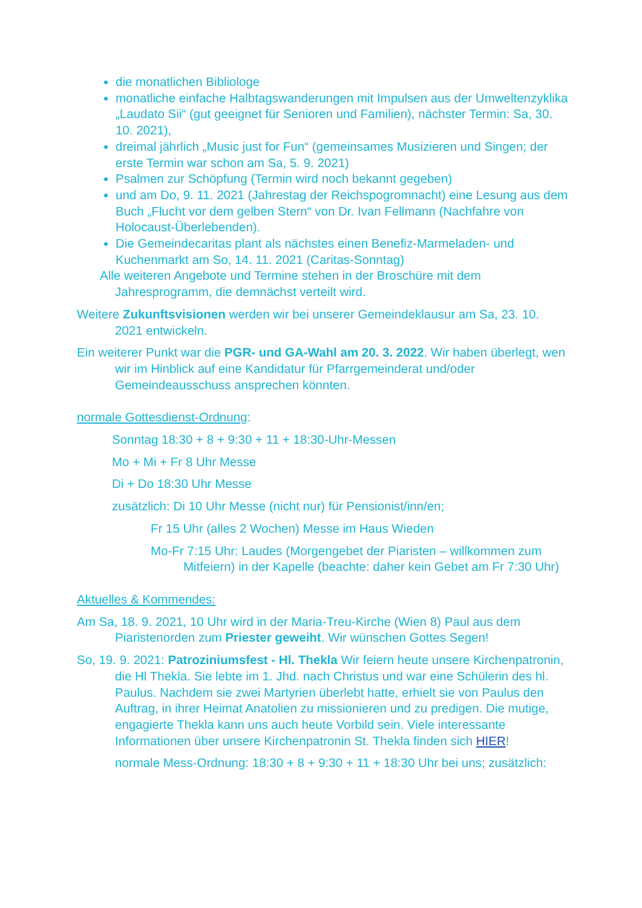die monatlichen Bibliologe
monatliche einfache Halbtagswanderungen mit Impulsen aus der Umweltenzyklika „Laudato Sii“ (gut geeignet für Senioren und Familien), nächster Termin: Sa, 30. 10. 2021),
dreimal jährlich „Music just for Fun“ (gemeinsames Musizieren und Singen; der erste Termin war schon am Sa, 5. 9. 2021)
Psalmen zur Schöpfung (Termin wird noch bekannt gegeben)
und am Do, 9. 11. 2021 (Jahrestag der Reichspogromnacht) eine Lesung aus dem Buch „Flucht vor dem gelben Stern“ von Dr. Ivan Fellmann (Nachfahre von Holocaust-Überlebenden).
Die Gemeindecaritas plant als nächstes einen Benefiz-Marmeladen- und Kuchenmarkt am So, 14. 11. 2021 (Caritas-Sonntag)
Alle weiteren Angebote und Termine stehen in der Broschüre mit dem Jahresprogramm, die demnächst verteilt wird.
Weitere Zukunftsvisionen werden wir bei unserer Gemeindeklausur am Sa, 23. 10. 2021 entwickeln.
Ein weiterer Punkt war die PGR- und GA-Wahl am 20. 3. 2022. Wir haben überlegt, wen wir im Hinblick auf eine Kandidatur für Pfarrgemeinderat und/oder Gemeindeausschuss ansprechen könnten.
normale Gottesdienst-Ordnung:
Sonntag 18:30 + 8 + 9:30 + 11 + 18:30-Uhr-Messen
Mo + Mi + Fr 8 Uhr Messe
Di + Do 18:30 Uhr Messe
zusätzlich: Di 10 Uhr Messe (nicht nur) für Pensionist/inn/en;
Fr 15 Uhr (alles 2 Wochen) Messe im Haus Wieden
Mo-Fr 7:15 Uhr: Laudes (Morgengebet der Piaristen – willkommen zum Mitfeiern) in der Kapelle (beachte: daher kein Gebet am Fr 7:30 Uhr)
Aktuelles & Kommendes:
Am Sa, 18. 9. 2021, 10 Uhr wird in der Maria-Treu-Kirche (Wien 8) Paul aus dem Piaristenorden zum Priester geweiht. Wir wünschen Gottes Segen!
So, 19. 9. 2021: Patroziniumsfest - Hl. Thekla Wir feiern heute unsere Kirchenpatronin, die Hl Thekla. Sie lebte im 1. Jhd. nach Christus und war eine Schülerin des hl. Paulus. Nachdem sie zwei Martyrien überlebt hatte, erhielt sie von Paulus den Auftrag, in ihrer Heimat Anatolien zu missionieren und zu predigen. Die mutige, engagierte Thekla kann uns auch heute Vorbild sein. Viele interessante Informationen über unsere Kirchenpatronin St. Thekla finden sich HIER!
normale Mess-Ordnung: 18:30 + 8 + 9:30 + 11 + 18:30 Uhr bei uns; zusätzlich: